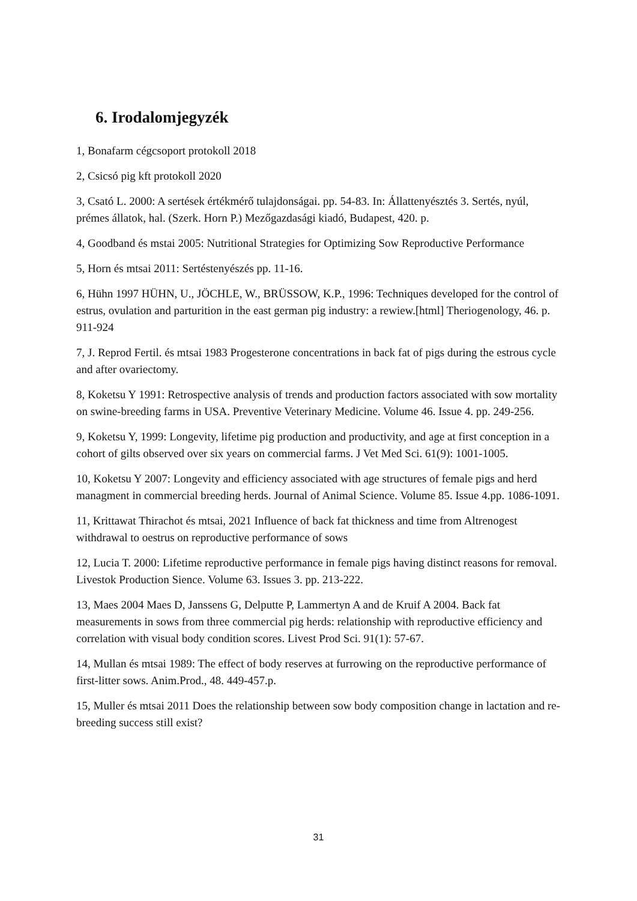6. Irodalomjegyzék
1, Bonafarm cégcsoport protokoll 2018
2, Csicsó pig kft protokoll 2020
3, Csató L. 2000: A sertések értékmérő tulajdonságai. pp. 54-83. In: Állattenyésztés 3. Sertés, nyúl, prémes állatok, hal. (Szerk. Horn P.) Mezőgazdasági kiadó, Budapest, 420. p.
4, Goodband és mstai 2005: Nutritional Strategies for Optimizing Sow Reproductive Performance
5, Horn és mtsai 2011: Sertéstenyészés pp. 11-16.
6, Hühn 1997 HÜHN, U., JÖCHLE, W., BRÜSSOW, K.P., 1996: Techniques developed for the control of estrus, ovulation and parturition in the east german pig industry: a rewiew.[html] Theriogenology, 46. p. 911-924
7, J. Reprod Fertil. és mtsai 1983 Progesterone concentrations in back fat of pigs during the estrous cycle and after ovariectomy.
8, Koketsu Y 1991: Retrospective analysis of trends and production factors associated with sow mortality on swine-breeding farms in USA. Preventive Veterinary Medicine. Volume 46. Issue 4. pp. 249-256.
9, Koketsu Y, 1999: Longevity, lifetime pig production and productivity, and age at first conception in a cohort of gilts observed over six years on commercial farms. J Vet Med Sci. 61(9): 1001-1005.
10, Koketsu Y 2007: Longevity and efficiency associated with age structures of female pigs and herd managment in commercial breeding herds. Journal of Animal Science. Volume 85. Issue 4.pp. 1086-1091.
11, Krittawat Thirachot és mtsai, 2021 Influence of back fat thickness and time from Altrenogest withdrawal to oestrus on reproductive performance of sows
12, Lucia T. 2000: Lifetime reproductive performance in female pigs having distinct reasons for removal. Livestok Production Sience. Volume 63. Issues 3. pp. 213-222.
13, Maes 2004 Maes D, Janssens G, Delputte P, Lammertyn A and de Kruif A 2004. Back fat measurements in sows from three commercial pig herds: relationship with reproductive efficiency and correlation with visual body condition scores. Livest Prod Sci. 91(1): 57-67.
14, Mullan és mtsai 1989: The effect of body reserves at furrowing on the reproductive performance of first-litter sows. Anim.Prod., 48. 449-457.p.
15, Muller és mtsai 2011 Does the relationship between sow body composition change in lactation and re-breeding success still exist?
31